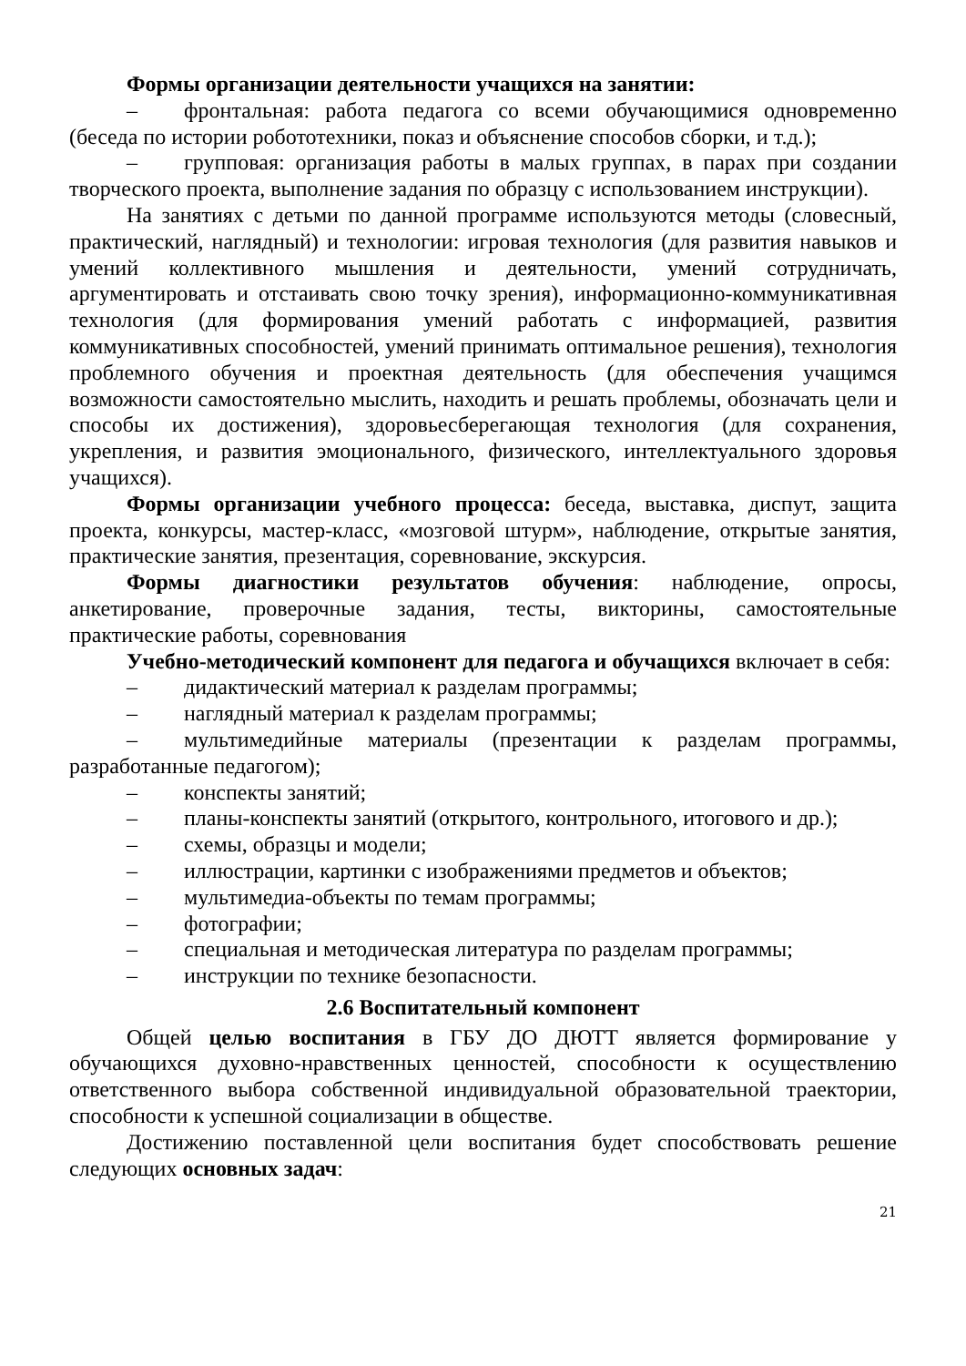Формы организации деятельности учащихся на занятии:
– фронтальная: работа педагога со всеми обучающимися одновременно (беседа по истории робототехники, показ и объяснение способов сборки, и т.д.);
– групповая: организация работы в малых группах, в парах при создании творческого проекта, выполнение задания по образцу с использованием инструкции).
На занятиях с детьми по данной программе используются методы (словесный, практический, наглядный) и технологии: игровая технология (для развития навыков и умений коллективного мышления и деятельности, умений сотрудничать, аргументировать и отстаивать свою точку зрения), информационно-коммуникативная технология (для формирования умений работать с информацией, развития коммуникативных способностей, умений принимать оптимальное решения), технология проблемного обучения и проектная деятельность (для обеспечения учащимся возможности самостоятельно мыслить, находить и решать проблемы, обозначать цели и способы их достижения), здоровьесберегающая технология (для сохранения, укрепления, и развития эмоционального, физического, интеллектуального здоровья учащихся).
Формы организации учебного процесса: беседа, выставка, диспут, защита проекта, конкурсы, мастер-класс, «мозговой штурм», наблюдение, открытые занятия, практические занятия, презентация, соревнование, экскурсия.
Формы диагностики результатов обучения: наблюдение, опросы, анкетирование, проверочные задания, тесты, викторины, самостоятельные практические работы, соревнования
Учебно-методический компонент для педагога и обучащихся включает в себя:
– дидактический материал к разделам программы;
– наглядный материал к разделам программы;
– мультимедийные материалы (презентации к разделам программы, разработанные педагогом);
– конспекты занятий;
– планы-конспекты занятий (открытого, контрольного, итогового и др.);
– схемы, образцы и модели;
– иллюстрации, картинки с изображениями предметов и объектов;
– мультимедиа-объекты по темам программы;
– фотографии;
– специальная и методическая литература по разделам программы;
– инструкции по технике безопасности.
2.6 Воспитательный компонент
Общей целью воспитания в ГБУ ДО ДЮТТ является формирование у обучающихся духовно-нравственных ценностей, способности к осуществлению ответственного выбора собственной индивидуальной образовательной траектории, способности к успешной социализации в обществе.
Достижению поставленной цели воспитания будет способствовать решение следующих основных задач:
21